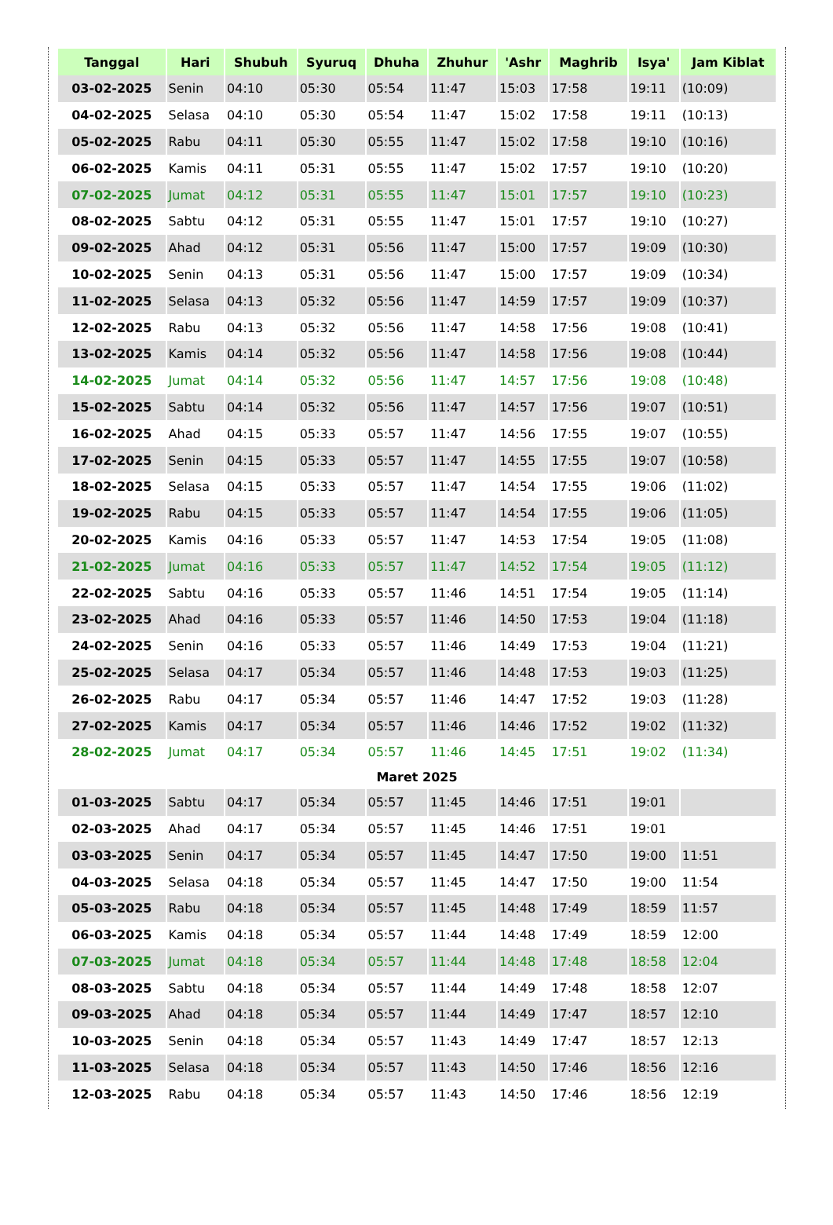| Tanggal | Hari | Shubuh | Syuruq | Dhuha | Zhuhur | 'Ashr | Maghrib | Isya' | Jam Kiblat |
| --- | --- | --- | --- | --- | --- | --- | --- | --- | --- |
| 03-02-2025 | Senin | 04:10 | 05:30 | 05:54 | 11:47 | 15:03 | 17:58 | 19:11 | (10:09) |
| 04-02-2025 | Selasa | 04:10 | 05:30 | 05:54 | 11:47 | 15:02 | 17:58 | 19:11 | (10:13) |
| 05-02-2025 | Rabu | 04:11 | 05:30 | 05:55 | 11:47 | 15:02 | 17:58 | 19:10 | (10:16) |
| 06-02-2025 | Kamis | 04:11 | 05:31 | 05:55 | 11:47 | 15:02 | 17:57 | 19:10 | (10:20) |
| 07-02-2025 | Jumat | 04:12 | 05:31 | 05:55 | 11:47 | 15:01 | 17:57 | 19:10 | (10:23) |
| 08-02-2025 | Sabtu | 04:12 | 05:31 | 05:55 | 11:47 | 15:01 | 17:57 | 19:10 | (10:27) |
| 09-02-2025 | Ahad | 04:12 | 05:31 | 05:56 | 11:47 | 15:00 | 17:57 | 19:09 | (10:30) |
| 10-02-2025 | Senin | 04:13 | 05:31 | 05:56 | 11:47 | 15:00 | 17:57 | 19:09 | (10:34) |
| 11-02-2025 | Selasa | 04:13 | 05:32 | 05:56 | 11:47 | 14:59 | 17:57 | 19:09 | (10:37) |
| 12-02-2025 | Rabu | 04:13 | 05:32 | 05:56 | 11:47 | 14:58 | 17:56 | 19:08 | (10:41) |
| 13-02-2025 | Kamis | 04:14 | 05:32 | 05:56 | 11:47 | 14:58 | 17:56 | 19:08 | (10:44) |
| 14-02-2025 | Jumat | 04:14 | 05:32 | 05:56 | 11:47 | 14:57 | 17:56 | 19:08 | (10:48) |
| 15-02-2025 | Sabtu | 04:14 | 05:32 | 05:56 | 11:47 | 14:57 | 17:56 | 19:07 | (10:51) |
| 16-02-2025 | Ahad | 04:15 | 05:33 | 05:57 | 11:47 | 14:56 | 17:55 | 19:07 | (10:55) |
| 17-02-2025 | Senin | 04:15 | 05:33 | 05:57 | 11:47 | 14:55 | 17:55 | 19:07 | (10:58) |
| 18-02-2025 | Selasa | 04:15 | 05:33 | 05:57 | 11:47 | 14:54 | 17:55 | 19:06 | (11:02) |
| 19-02-2025 | Rabu | 04:15 | 05:33 | 05:57 | 11:47 | 14:54 | 17:55 | 19:06 | (11:05) |
| 20-02-2025 | Kamis | 04:16 | 05:33 | 05:57 | 11:47 | 14:53 | 17:54 | 19:05 | (11:08) |
| 21-02-2025 | Jumat | 04:16 | 05:33 | 05:57 | 11:47 | 14:52 | 17:54 | 19:05 | (11:12) |
| 22-02-2025 | Sabtu | 04:16 | 05:33 | 05:57 | 11:46 | 14:51 | 17:54 | 19:05 | (11:14) |
| 23-02-2025 | Ahad | 04:16 | 05:33 | 05:57 | 11:46 | 14:50 | 17:53 | 19:04 | (11:18) |
| 24-02-2025 | Senin | 04:16 | 05:33 | 05:57 | 11:46 | 14:49 | 17:53 | 19:04 | (11:21) |
| 25-02-2025 | Selasa | 04:17 | 05:34 | 05:57 | 11:46 | 14:48 | 17:53 | 19:03 | (11:25) |
| 26-02-2025 | Rabu | 04:17 | 05:34 | 05:57 | 11:46 | 14:47 | 17:52 | 19:03 | (11:28) |
| 27-02-2025 | Kamis | 04:17 | 05:34 | 05:57 | 11:46 | 14:46 | 17:52 | 19:02 | (11:32) |
| 28-02-2025 | Jumat | 04:17 | 05:34 | 05:57 | 11:46 | 14:45 | 17:51 | 19:02 | (11:34) |
| Maret 2025 | | | | | | | | | |
| 01-03-2025 | Sabtu | 04:17 | 05:34 | 05:57 | 11:45 | 14:46 | 17:51 | 19:01 | |
| 02-03-2025 | Ahad | 04:17 | 05:34 | 05:57 | 11:45 | 14:46 | 17:51 | 19:01 | |
| 03-03-2025 | Senin | 04:17 | 05:34 | 05:57 | 11:45 | 14:47 | 17:50 | 19:00 | 11:51 |
| 04-03-2025 | Selasa | 04:18 | 05:34 | 05:57 | 11:45 | 14:47 | 17:50 | 19:00 | 11:54 |
| 05-03-2025 | Rabu | 04:18 | 05:34 | 05:57 | 11:45 | 14:48 | 17:49 | 18:59 | 11:57 |
| 06-03-2025 | Kamis | 04:18 | 05:34 | 05:57 | 11:44 | 14:48 | 17:49 | 18:59 | 12:00 |
| 07-03-2025 | Jumat | 04:18 | 05:34 | 05:57 | 11:44 | 14:48 | 17:48 | 18:58 | 12:04 |
| 08-03-2025 | Sabtu | 04:18 | 05:34 | 05:57 | 11:44 | 14:49 | 17:48 | 18:58 | 12:07 |
| 09-03-2025 | Ahad | 04:18 | 05:34 | 05:57 | 11:44 | 14:49 | 17:47 | 18:57 | 12:10 |
| 10-03-2025 | Senin | 04:18 | 05:34 | 05:57 | 11:43 | 14:49 | 17:47 | 18:57 | 12:13 |
| 11-03-2025 | Selasa | 04:18 | 05:34 | 05:57 | 11:43 | 14:50 | 17:46 | 18:56 | 12:16 |
| 12-03-2025 | Rabu | 04:18 | 05:34 | 05:57 | 11:43 | 14:50 | 17:46 | 18:56 | 12:19 |